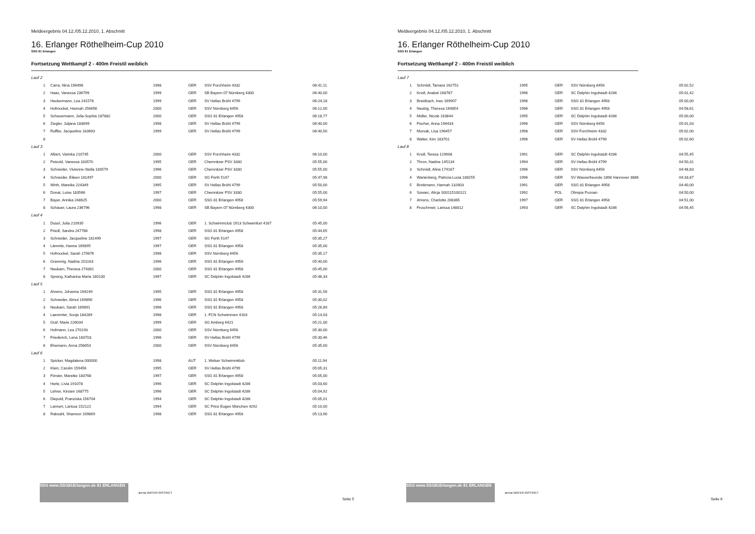Meldeergebnis 04.12./05.12.2010, 1. Abschnitt
16. Erlanger Röthelheim-Cup 2010
SSG 81 Erlangen
Fortsetzung Wettkampf 2 - 400m Freistil weiblich
| Lauf 2 | | | | | |
| 1 | Carra, Nina 196496 | 1998 | GER | SSV Forchheim 4332 | 06:41,11 |
| 2 | Haas, Vanessa 236799 | 1999 | GER | SB Bayern 07 Nürnberg 4300 | 06:40,00 |
| 3 | Heckermann, Lea 241576 | 1999 | GER | SV Hellas Brühl 4799 | 06:24,18 |
| 4 | Hofmockel, Hannah 256656 | 2000 | GER | SSV Nürnberg 6456 | 06:12,00 |
| 5 | Scheuermann, Julia-Sophia 187882 | 2000 | GER | SSG 81 Erlangen 4958 | 06:18,77 |
| 6 | Ziegler, Juljana 183699 | 1998 | GER | SV Hellas Brühl 4799 | 06:40,00 |
| 7 | Ruffler, Jacqueline 183693 | 1999 | GER | SV Hellas Brühl 4799 | 06:40,50 |
| 8 | | | | | |
| Lauf 3 | | | | | |
| 1 | Albert, Varinka 210745 | 2000 | GER | SSV Forchheim 4332 | 06:10,00 |
| 2 | Petzold, Vanessa 183570 | 1995 | GER | Chemnitzer PSV 3330 | 05:55,00 |
| 3 | Schneider, Vivienne-Stella 183579 | 1996 | GER | Chemnitzer PSV 3330 | 05:55,00 |
| 4 | Schneider, Eileen 181497 | 2000 | GER | SG Fürth 5147 | 05:47,98 |
| 5 | Wirth, Mareike 224349 | 1995 | GER | SV Hellas Brühl 4799 | 05:50,00 |
| 6 | Donat, Luise 183566 | 1997 | GER | Chemnitzer PSV 3330 | 05:55,00 |
| 7 | Bayer, Annika 248625 | 2000 | GER | SSG 81 Erlangen 4958 | 05:59,94 |
| 8 | Schauer, Laura 236796 | 1998 | GER | SB Bayern 07 Nürnberg 4300 | 06:10,00 |
| Lauf 4 | | | | | |
| 1 | Dusel, Julia 210935 | 1996 | GER | 1. Schwimmclub 1913 Schweinfurt 4167 | 05:45,00 |
| 2 | Friedl, Sandra 247786 | 1998 | GER | SSG 81 Erlangen 4958 | 05:44,65 |
| 3 | Schneider, Jacqueline 181499 | 1997 | GER | SG Fürth 5147 | 05:35,27 |
| 4 | Lämmle, Hanna 169895 | 1997 | GER | SSG 81 Erlangen 4958 | 05:35,00 |
| 5 | Hofmockel, Sarah 179876 | 1998 | GER | SSV Nürnberg 6456 | 05:35,17 |
| 6 | Grammig, Nadine 201163 | 1996 | GER | SSG 81 Erlangen 4958 | 05:40,00 |
| 7 | Neukam, Theresa 274361 | 2000 | GER | SSG 81 Erlangen 4958 | 05:45,00 |
| 8 | Spreng, Katharina Maria 180130 | 1997 | GER | SC Delphin Ingolstadt 4286 | 05:46,33 |
| Lauf 5 | | | | | |
| 1 | Ahrens, Johanna 169249 | 1995 | GER | SSG 81 Erlangen 4958 | 05:31,56 |
| 2 | Schneider, Almut 169890 | 1996 | GER | SSG 81 Erlangen 4958 | 05:30,02 |
| 3 | Neukam, Sarah 169891 | 1996 | GER | SSG 81 Erlangen 4958 | 05:26,89 |
| 4 | Laemmler, Sonja 184289 | 1998 | GER | 1. FCN Schwimmen 4163 | 05:14,03 |
| 5 | Graf, Marie 226034 | 1999 | GER | SG Amberg 6421 | 05:21,00 |
| 6 | Hofmann, Lea 270193 | 2000 | GER | SSV Nürnberg 6456 | 05:30,00 |
| 7 | Friederich, Lena 183703 | 1996 | GER | SV Hellas Brühl 4799 | 05:30,46 |
| 8 | Ehemann, Anna 256653 | 2000 | GER | SSV Nürnberg 6456 | 05:35,00 |
| Lauf 6 | | | | | |
| 1 | Spicker, Magdalena 000000 | 1998 | AUT | 1. Welser Schwimmklub | 05:11,94 |
| 2 | Klein, Carolin 159456 | 1995 | GER | SV Hellas Brühl 4799 | 05:05,31 |
| 3 | Förster, Mareike 183768 | 1997 | GER | SSG 81 Erlangen 4958 | 05:05,00 |
| 4 | Herle, Livia 191078 | 1996 | GER | SC Delphin Ingolstadt 4286 | 05:03,60 |
| 5 | Lehrer, Kirsten 168775 | 1996 | GER | SC Delphin Ingolstadt 4286 | 05:04,92 |
| 6 | Diepold, Franziska 156704 | 1994 | GER | SC Delphin Ingolstadt 4286 | 05:05,01 |
| 7 | Lannert, Larissa 152122 | 1994 | GER | SC Prinz Eugen München 4292 | 05:10,00 |
| 8 | Rabsahl, Shannon 169869 | 1998 | GER | SSG 81 Erlangen 4958 | 05:13,90 |
SSG www.SSG81Erlangen.de 81 ERLANGEN
arena WATER INSTINCT
Seite 5
Meldeergebnis 04.12./05.12.2010, 1. Abschnitt
16. Erlanger Röthelheim-Cup 2010
SSG 81 Erlangen
Fortsetzung Wettkampf 2 - 400m Freistil weiblich
| Lauf 7 | | | | | |
| 1 | Schmidt, Tamara 162751 | 1995 | GER | SSV Nürnberg 6456 | 05:02,52 |
| 2 | Knoll, Anabel 168787 | 1996 | GER | SC Delphin Ingolstadt 4286 | 05:01,42 |
| 3 | Breidbach, Ines 169907 | 1996 | GER | SSG 81 Erlangen 4958 | 05:00,00 |
| 4 | Neubig, Theresa 169854 | 1996 | GER | SSG 81 Erlangen 4958 | 04:58,61 |
| 5 | Müller, Nicole 163644 | 1995 | GER | SC Delphin Ingolstadt 4286 | 05:00,00 |
| 6 | Fischer, Anna 194433 | 1996 | GER | SSV Nürnberg 6456 | 05:01,03 |
| 7 | Mursak, Lisa 196457 | 1998 | GER | SSV Forchheim 4332 | 05:02,00 |
| 8 | Walter, Kim 183701 | 1996 | GER | SV Hellas Brühl 4799 | 05:02,60 |
| Lauf 8 | | | | | |
| 1 | Knoll, Teresa 129008 | 1991 | GER | SC Delphin Ingolstadt 4286 | 04:55,45 |
| 2 | Thron, Nadine 145134 | 1994 | GER | SV Hellas Brühl 4799 | 04:50,31 |
| 3 | Schmidt, Alina 174167 | 1996 | GER | SSV Nürnberg 6456 | 04:48,83 |
| 4 | Wartenberg, Patricia-Lucia 188255 | 1996 | GER | SV Wasserfreunde 1898 Hannover 3886 | 04:33,87 |
| 5 | Brinkmann, Hannah 132603 | 1991 | GER | SSG 81 Erlangen 4958 | 04:40,00 |
| 6 | Szwarc, Alicja S00115100121 | 1992 | POL | Olimpia Poznan | 04:50,00 |
| 7 | Ahrens, Charlotte 208365 | 1997 | GER | SSG 81 Erlangen 4958 | 04:51,00 |
| 8 | Froschmeir, Larissa 148812 | 1993 | GER | SC Delphin Ingolstadt 4286 | 04:56,45 |
SSG www.SSG81Erlangen.de 81 ERLANGEN
arena WATER INSTINCT
Seite 6